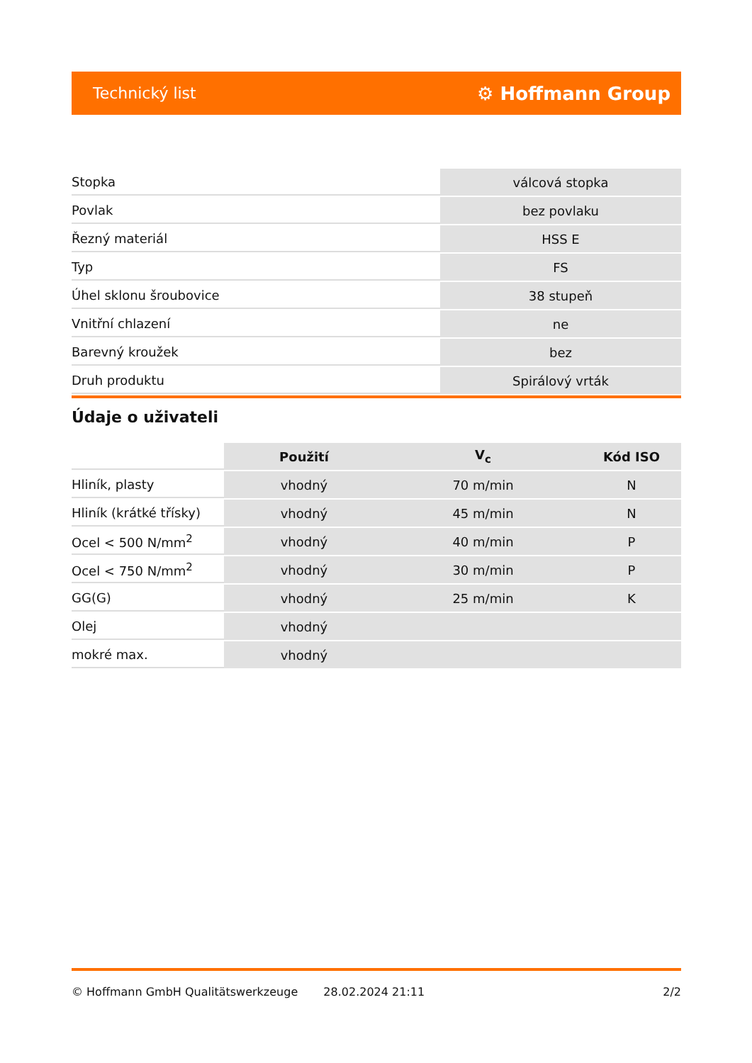Technický list ⚙ Hoffmann Group
| Stopka | válcová stopka |
| Povlak | bez povlaku |
| Řezný materiál | HSS E |
| Typ | FS |
| Úhel sklonu šroubovice | 38 stupeň |
| Vnitřní chlazení | ne |
| Barevný kroužek | bez |
| Druh produktu | Spirálový vrták |
Údaje o uživateli
| | Použití | V<sub>c</sub> | Kód ISO |
| --- | --- | --- | --- |
| Hliník, plasty | vhodný | 70 m/min | N |
| Hliník (krátké třísky) | vhodný | 45 m/min | N |
| Ocel < 500 N/mm<sup>2</sup> | vhodný | 40 m/min | P |
| Ocel < 750 N/mm<sup>2</sup> | vhodný | 30 m/min | P |
| GG(G) | vhodný | 25 m/min | K |
| Olej | vhodný | | |
| mokré max. | vhodný | | |
© Hoffmann GmbH Qualitätswerkzeuge 28.02.2024 21:11 2/2